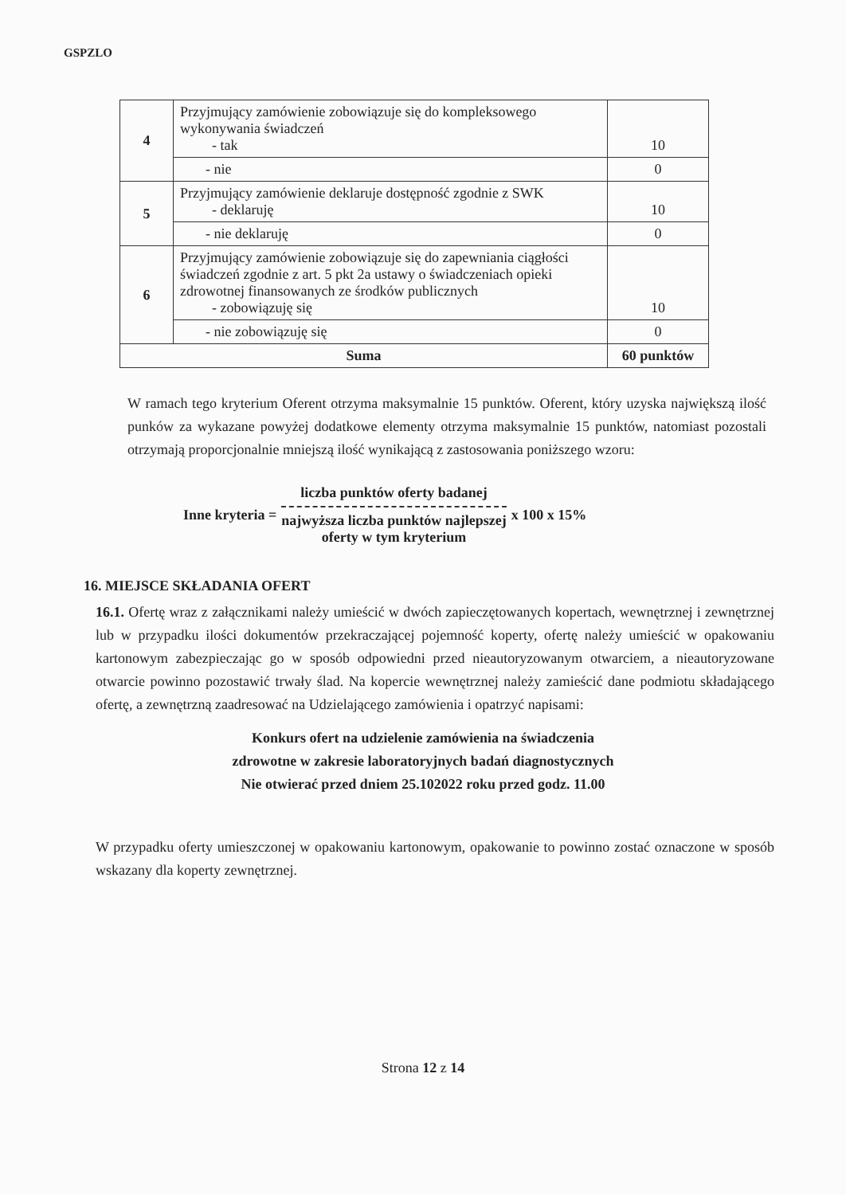GSPZLO
| 4 | Przyjmujący zamówienie zobowiązuje się do kompleksowego wykonywania świadczeń - tak | 10 |
| | - nie | 0 |
| 5 | Przyjmujący zamówienie deklaruje dostępność zgodnie z SWK - deklaruję | 10 |
| | - nie deklaruję | 0 |
| 6 | Przyjmujący zamówienie zobowiązuje się do zapewniania ciągłości świadczeń zgodnie z art. 5 pkt 2a ustawy o świadczeniach opieki zdrowotnej finansowanych ze środków publicznych - zobowiązuję się | 10 |
| | - nie zobowiązuję się | 0 |
| Suma | | 60 punktów |
W ramach tego kryterium Oferent otrzyma maksymalnie 15 punktów. Oferent, który uzyska największą ilość punków za wykazane powyżej dodatkowe elementy otrzyma maksymalnie 15 punktów, natomiast pozostali otrzymają proporcjonalnie mniejszą ilość wynikającą z zastosowania poniższego wzoru:
Inne kryteria =
liczba punktów oferty badanej
najwyższa liczba punktów najlepszej
oferty w tym kryterium
x 100 x 15%
16. MIEJSCE SKŁADANIA OFERT
16.1. Ofertę wraz z załącznikami należy umieścić w dwóch zapieczętowanych kopertach, wewnętrznej i zewnętrznej lub w przypadku ilości dokumentów przekraczającej pojemność koperty, ofertę należy umieścić w opakowaniu kartonowym zabezpieczając go w sposób odpowiedni przed nieautoryzowanym otwarciem, a nieautoryzowane otwarcie powinno pozostawić trwały ślad. Na kopercie wewnętrznej należy zamieścić dane podmiotu składającego ofertę, a zewnętrzną zaadresować na Udzielającego zamówienia i opatrzyć napisami:
Konkurs ofert na udzielenie zamówienia na świadczenia
zdrowotne w zakresie laboratoryjnych badań diagnostycznych
Nie otwierać przed dniem 25.102022 roku przed godz. 11.00
W przypadku oferty umieszczonej w opakowaniu kartonowym, opakowanie to powinno zostać oznaczone w sposób wskazany dla koperty zewnętrznej.
Strona 12 z 14